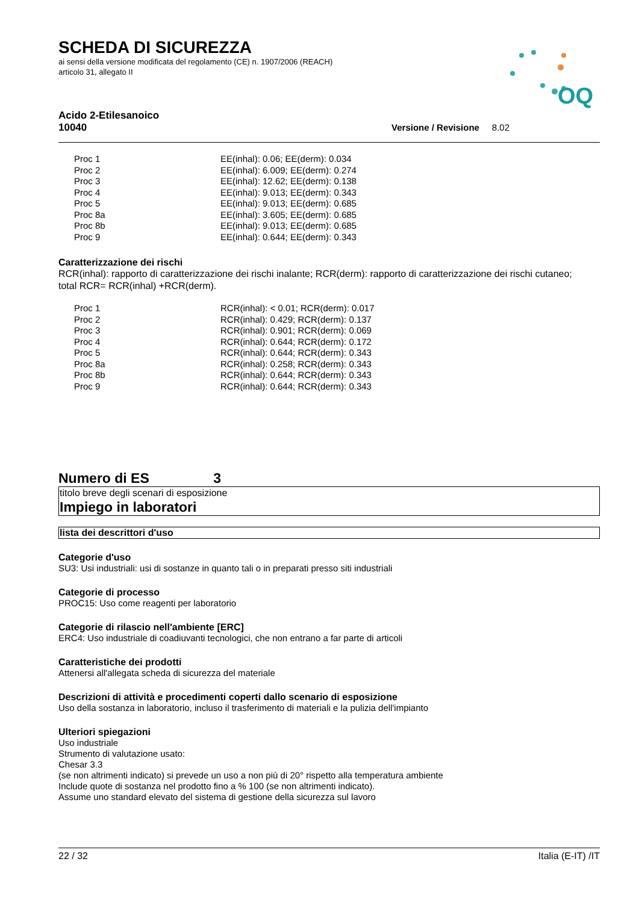OQ
SCHEDA DI SICUREZZA
ai sensi della versione modificata del regolamento (CE) n. 1907/2006 (REACH)
articolo 31, allegato II
Acido 2-Etilesanoico
10040 Versione / Revisione 8.02
| Proc 1 | EE(inhal): 0.06; EE(derm): 0.034 |
| Proc 2 | EE(inhal): 6.009; EE(derm): 0.274 |
| Proc 3 | EE(inhal): 12.62; EE(derm): 0.138 |
| Proc 4 | EE(inhal): 9.013; EE(derm): 0.343 |
| Proc 5 | EE(inhal): 9.013; EE(derm): 0.685 |
| Proc 8a | EE(inhal): 3.605; EE(derm): 0.685 |
| Proc 8b | EE(inhal): 9.013; EE(derm): 0.685 |
| Proc 9 | EE(inhal): 0.644; EE(derm): 0.343 |
Caratterizzazione dei rischi
RCR(inhal): rapporto di caratterizzazione dei rischi inalante; RCR(derm): rapporto di caratterizzazione dei rischi cutaneo;
total RCR= RCR(inhal) +RCR(derm).
| Proc 1 | RCR(inhal): < 0.01; RCR(derm): 0.017 |
| Proc 2 | RCR(inhal): 0.429; RCR(derm): 0.137 |
| Proc 3 | RCR(inhal): 0.901; RCR(derm): 0.069 |
| Proc 4 | RCR(inhal): 0.644; RCR(derm): 0.172 |
| Proc 5 | RCR(inhal): 0.644; RCR(derm): 0.343 |
| Proc 8a | RCR(inhal): 0.258; RCR(derm): 0.343 |
| Proc 8b | RCR(inhal): 0.644; RCR(derm): 0.343 |
| Proc 9 | RCR(inhal): 0.644; RCR(derm): 0.343 |
Numero di ES 3
titolo breve degli scenari di esposizione
Impiego in laboratori
lista dei descrittori d'uso
Categorie d'uso
SU3: Usi industriali: usi di sostanze in quanto tali o in preparati presso siti industriali
Categorie di processo
PROC15: Uso come reagenti per laboratorio
Categorie di rilascio nell'ambiente [ERC]
ERC4: Uso industriale di coadiuvanti tecnologici, che non entrano a far parte di articoli
Caratteristiche dei prodotti
Attenersi all'allegata scheda di sicurezza del materiale
Descrizioni di attività e procedimenti coperti dallo scenario di esposizione
Uso della sostanza in laboratorio, incluso il trasferimento di materiali e la pulizia dell'impianto
Ulteriori spiegazioni
Uso industriale
Strumento di valutazione usato:
Chesar 3.3
(se non altrimenti indicato) si prevede un uso a non più di 20° rispetto alla temperatura ambiente
Include quote di sostanza nel prodotto fino a % 100 (se non altrimenti indicato).
Assume uno standard elevato del sistema di gestione della sicurezza sul lavoro
22 / 32 Italia (E-IT) /IT